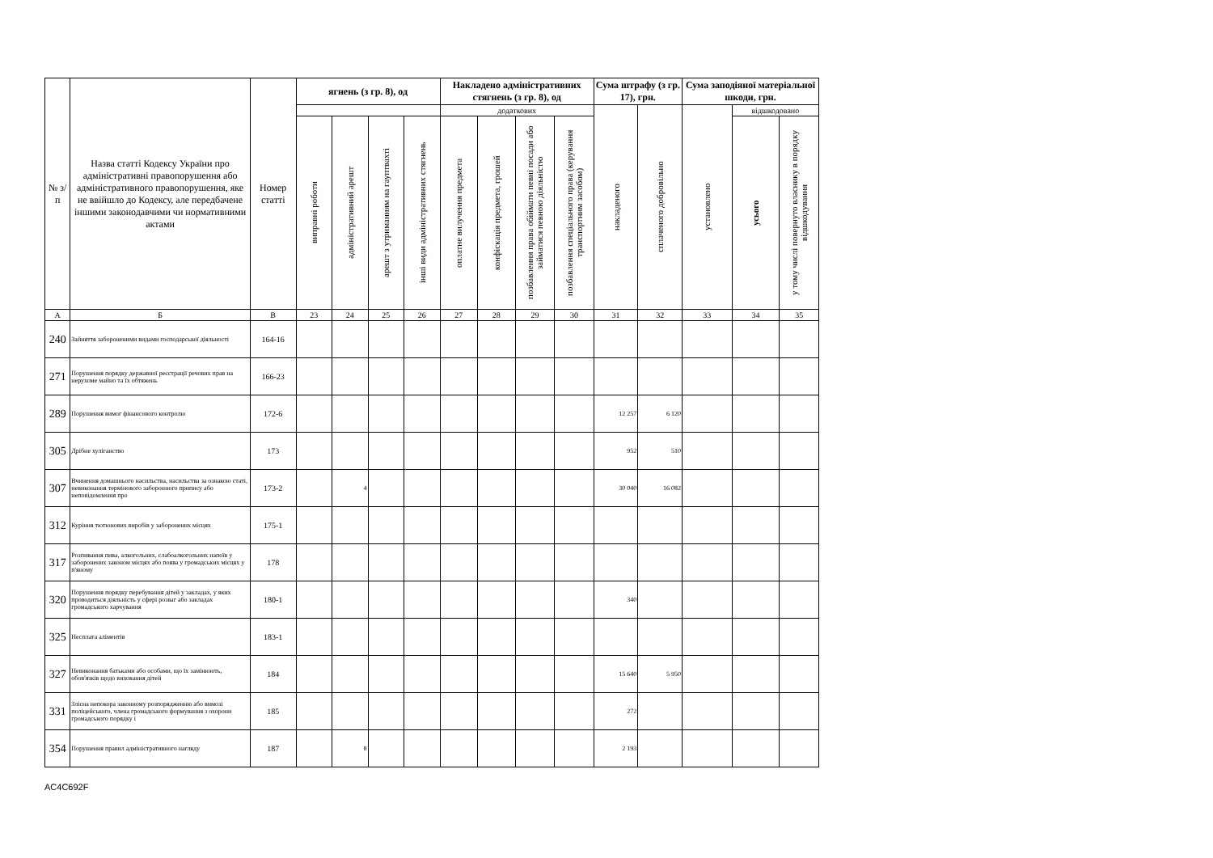| № з/п | Назва статті Кодексу України про адміністративні правопорушення або адміністративного правопорушення, яке не ввійшло до Кодексу, але передбачене іншими законодавчими чи нормативними актами | Номер статті | ягнень (з гр. 8), од | | | | Накладено адміністративних стягнень (з гр. 8), од | | | | Сума штрафу (з гр. 17), грн. | | Сума заподіяної матеріальної шкоди, грн. | | |
| --- | --- | --- | --- | --- | --- | --- | --- | --- | --- | --- | --- | --- | --- | --- | --- |
| | | | | | | | додаткових | | | | накладеного | сплаченого добровільно | установлено | відшкодовано | |
| | | | виправні роботи | адміністративний арешт | арешт з утриманням на гауптвахті | інші види адміністративних стягнень | оплатне вилучення предмета | конфіскація предмета, грошей | позбавлення права обіймати певні посади або займатися певною діяльністю | позбавлення спеціального права (керування транспортним засобом) | | | | усього | у тому числі повернуто власнику в порядку відшкодування |
| А | Б | В | 23 | 24 | 25 | 26 | 27 | 28 | 29 | 30 | 31 | 32 | 33 | 34 | 35 |
| 240 | Зайняття забороненими видами господарської діяльності | 164-16 | | | | | | | | | | | | | |
| 271 | Порушення порядку державної реєстрації речових прав на нерухоме майно та їх обтяжень | 166-23 | | | | | | | | | | | | | |
| 289 | Порушення вимог фінансового контролю | 172-6 | | | | | | | | | 12 257 | 6 120 | | | |
| 305 | Дрібне хуліганство | 173 | | | | | | | | | 952 | 510 | | | |
| 307 | Вчинення домашнього насильства, насильства за ознакою статі, невиконання термінового заборонного припису або неповідомлення про | 173-2 | | 4 | | | | | | | 30 040 | 16 082 | | | |
| 312 | Куріння тютюнових виробів у заборонених місцях | 175-1 | | | | | | | | | | | | | |
| 317 | Розпивання пива, алкогольних, слабоалкогольних напоїв у заборонених законом місцях або поява у громадських місцях у п'яному | 178 | | | | | | | | | | | | | |
| 320 | Порушення порядку перебування дітей у закладах, у яких проводиться діяльність у сфері розваг або закладах громадського харчування | 180-1 | | | | | | | | | 340 | | | | |
| 325 | Несплата аліментів | 183-1 | | | | | | | | | | | | | |
| 327 | Невиконання батьками або особами, що їх замінюють, обов'язків щодо виховання дітей | 184 | | | | | | | | | 15 640 | 5 950 | | | |
| 331 | Злісна непокора законному розпорядженню або вимозі поліцейського, члена громадського формування з охорони громадського порядку і | 185 | | | | | | | | | 272 | | | | |
| 354 | Порушення правил адміністративного нагляду | 187 | | 8 | | | | | | | 2 193 | | | | |
AC4C692F